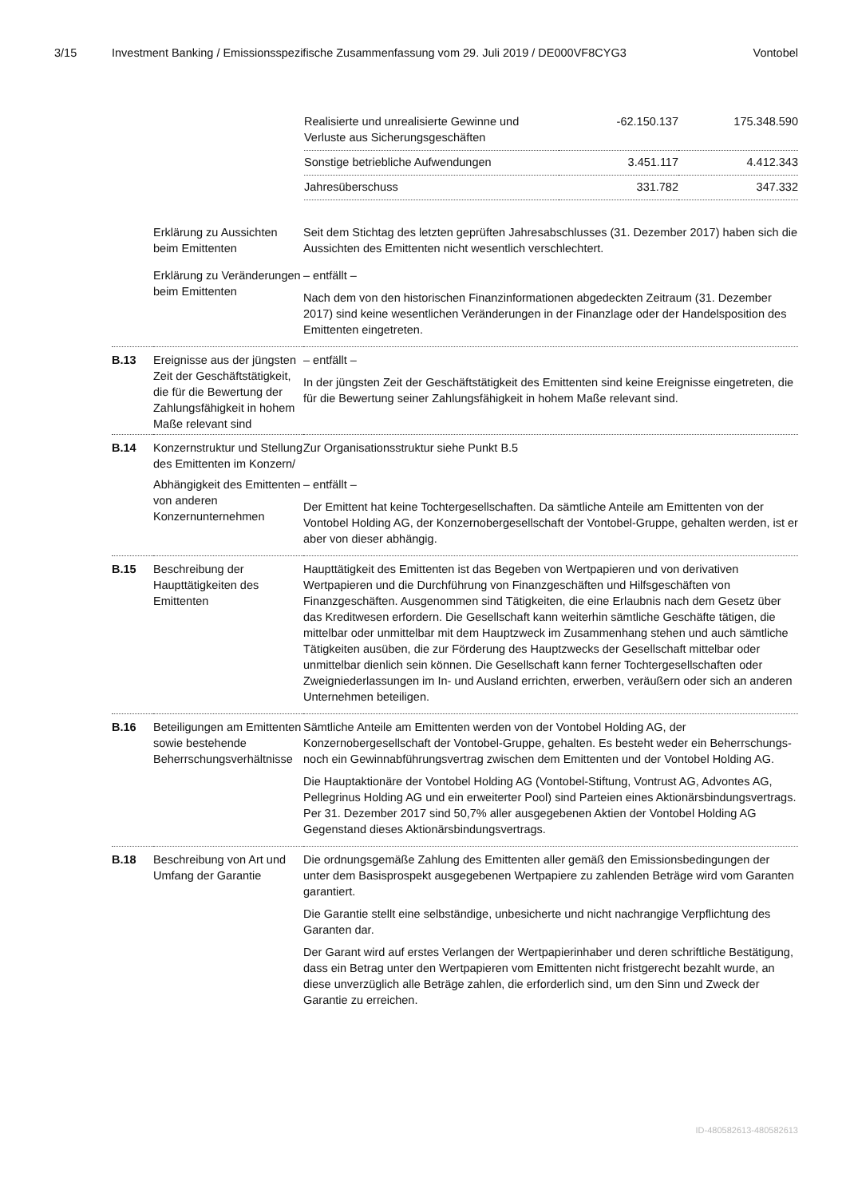3/15 Investment Banking / Emissionsspezifische Zusammenfassung vom 29. Juli 2019 / DE000VF8CYG3 Vontobel
| Realisierte und unrealisierte Gewinne und Verluste aus Sicherungsgeschäften | -62.150.137 | 175.348.590 |
| Sonstige betriebliche Aufwendungen | 3.451.117 | 4.412.343 |
| Jahresüberschuss | 331.782 | 347.332 |
| | Erklärung zu Aussichten beim Emittenten | Seit dem Stichtag des letzten geprüften Jahresabschlusses (31. Dezember 2017) haben sich die Aussichten des Emittenten nicht wesentlich verschlechtert. |
| | Erklärung zu Veränderungen beim Emittenten | – entfällt – Nach dem von den historischen Finanzinformationen abgedeckten Zeitraum (31. Dezember 2017) sind keine wesentlichen Veränderungen in der Finanzlage oder der Handelsposition des Emittenten eingetreten. |
| B.13 | Ereignisse aus der jüngsten Zeit der Geschäftstätigkeit, die für die Bewertung der Zahlungsfähigkeit in hohem Maße relevant sind | – entfällt – In der jüngsten Zeit der Geschäftstätigkeit des Emittenten sind keine Ereignisse eingetreten, die für die Bewertung seiner Zahlungsfähigkeit in hohem Maße relevant sind. |
| B.14 | Konzernstruktur und Stellung des Emittenten im Konzern/ | Zur Organisationsstruktur siehe Punkt B.5 |
| | Abhängigkeit des Emittenten von anderen Konzernunternehmen | – entfällt – Der Emittent hat keine Tochtergesellschaften. Da sämtliche Anteile am Emittenten von der Vontobel Holding AG, der Konzernobergesellschaft der Vontobel-Gruppe, gehalten werden, ist er aber von dieser abhängig. |
| B.15 | Beschreibung der Haupttätigkeiten des Emittenten | Haupttätigkeit des Emittenten ist das Begeben von Wertpapieren und von derivativen Wertpapieren und die Durchführung von Finanzgeschäften und Hilfsgeschäften von Finanzgeschäften. Ausgenommen sind Tätigkeiten, die eine Erlaubnis nach dem Gesetz über das Kreditwesen erfordern. Die Gesellschaft kann weiterhin sämtliche Geschäfte tätigen, die mittelbar oder unmittelbar mit dem Hauptzweck im Zusammenhang stehen und auch sämtliche Tätigkeiten ausüben, die zur Förderung des Hauptzwecks der Gesellschaft mittelbar oder unmittelbar dienlich sein können. Die Gesellschaft kann ferner Tochtergesellschaften oder Zweigniederlassungen im In- und Ausland errichten, erwerben, veräußern oder sich an anderen Unternehmen beteiligen. |
| B.16 | Beteiligungen am Emittenten sowie bestehende Beherrschungs­verhältnisse | Sämtliche Anteile am Emittenten werden von der Vontobel Holding AG, der Konzernobergesellschaft der Vontobel-Gruppe, gehalten. Es besteht weder ein Beherrschungs- noch ein Gewinnabführungsvertrag zwischen dem Emittenten und der Vontobel Holding AG. Die Hauptaktionäre der Vontobel Holding AG (Vontobel-Stiftung, Vontrust AG, Advontes AG, Pellegrinus Holding AG und ein erweiterter Pool) sind Parteien eines Aktionärsbindungsvertrags. Per 31. Dezember 2017 sind 50,7% aller ausgegebenen Aktien der Vontobel Holding AG Gegenstand dieses Aktionärsbindungsvertrags. |
| B.18 | Beschreibung von Art und Umfang der Garantie | Die ordnungsgemäße Zahlung des Emittenten aller gemäß den Emissionsbedingungen der unter dem Basisprospekt ausgegebenen Wertpapiere zu zahlenden Beträge wird vom Garanten garantiert. Die Garantie stellt eine selbständige, unbesicherte und nicht nachrangige Verpflichtung des Garanten dar. Der Garant wird auf erstes Verlangen der Wertpapierinhaber und deren schriftliche Bestätigung, dass ein Betrag unter den Wertpapieren vom Emittenten nicht fristgerecht bezahlt wurde, an diese unverzüglich alle Beträge zahlen, die erforderlich sind, um den Sinn und Zweck der Garantie zu erreichen. |
ID-480582613-480582613